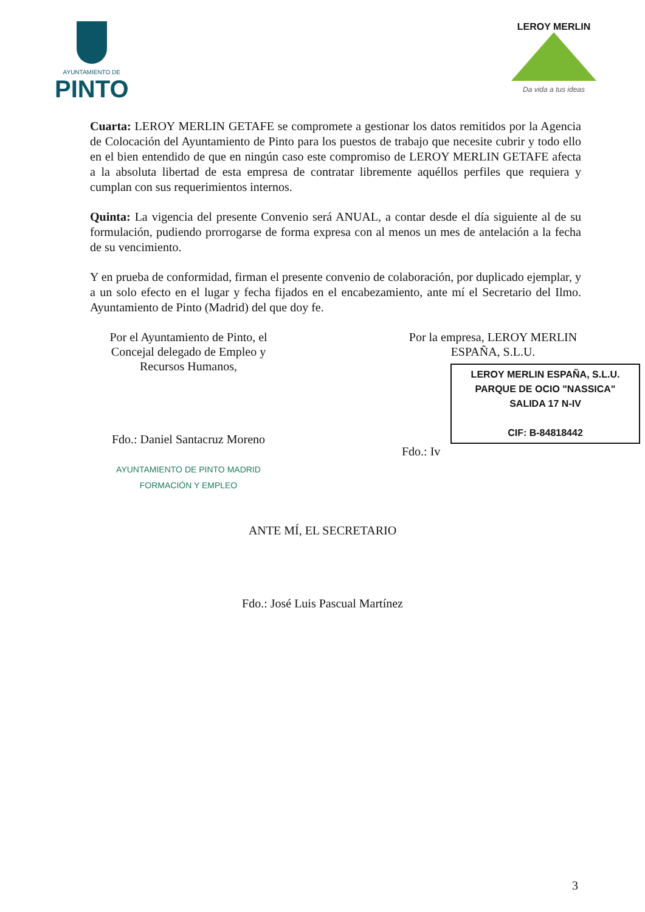AYUNTAMIENTO DE
PINTO
LEROY MERLIN
Da vida a tus ideas
Cuarta: LEROY MERLIN GETAFE se compromete a gestionar los datos remitidos por la Agencia de Colocación del Ayuntamiento de Pinto para los puestos de trabajo que necesite cubrir y todo ello en el bien entendido de que en ningún caso este compromiso de LEROY MERLIN GETAFE afecta a la absoluta libertad de esta empresa de contratar libremente aquéllos perfiles que requiera y cumplan con sus requerimientos internos.
Quinta: La vigencia del presente Convenio será ANUAL, a contar desde el día siguiente al de su formulación, pudiendo prorrogarse de forma expresa con al menos un mes de antelación a la fecha de su vencimiento.
Y en prueba de conformidad, firman el presente convenio de colaboración, por duplicado ejemplar, y a un solo efecto en el lugar y fecha fijados en el encabezamiento, ante mí el Secretario del Ilmo. Ayuntamiento de Pinto (Madrid) del que doy fe.
Por el Ayuntamiento de Pinto, el Concejal delegado de Empleo y Recursos Humanos,
Fdo.: Daniel Santacruz Moreno
AYUNTAMIENTO DE PINTO MADRID FORMACIÓN Y EMPLEO
Por la empresa, LEROY MERLIN ESPAÑA, S.L.U.
LEROY MERLIN ESPAÑA, S.L.U.
PARQUE DE OCIO "NASSICA"
SALIDA 17 N-IV
CIF: B-84818442
Fdo.: Iv
ANTE MÍ, EL SECRETARIO
Fdo.: José Luis Pascual Martínez
3